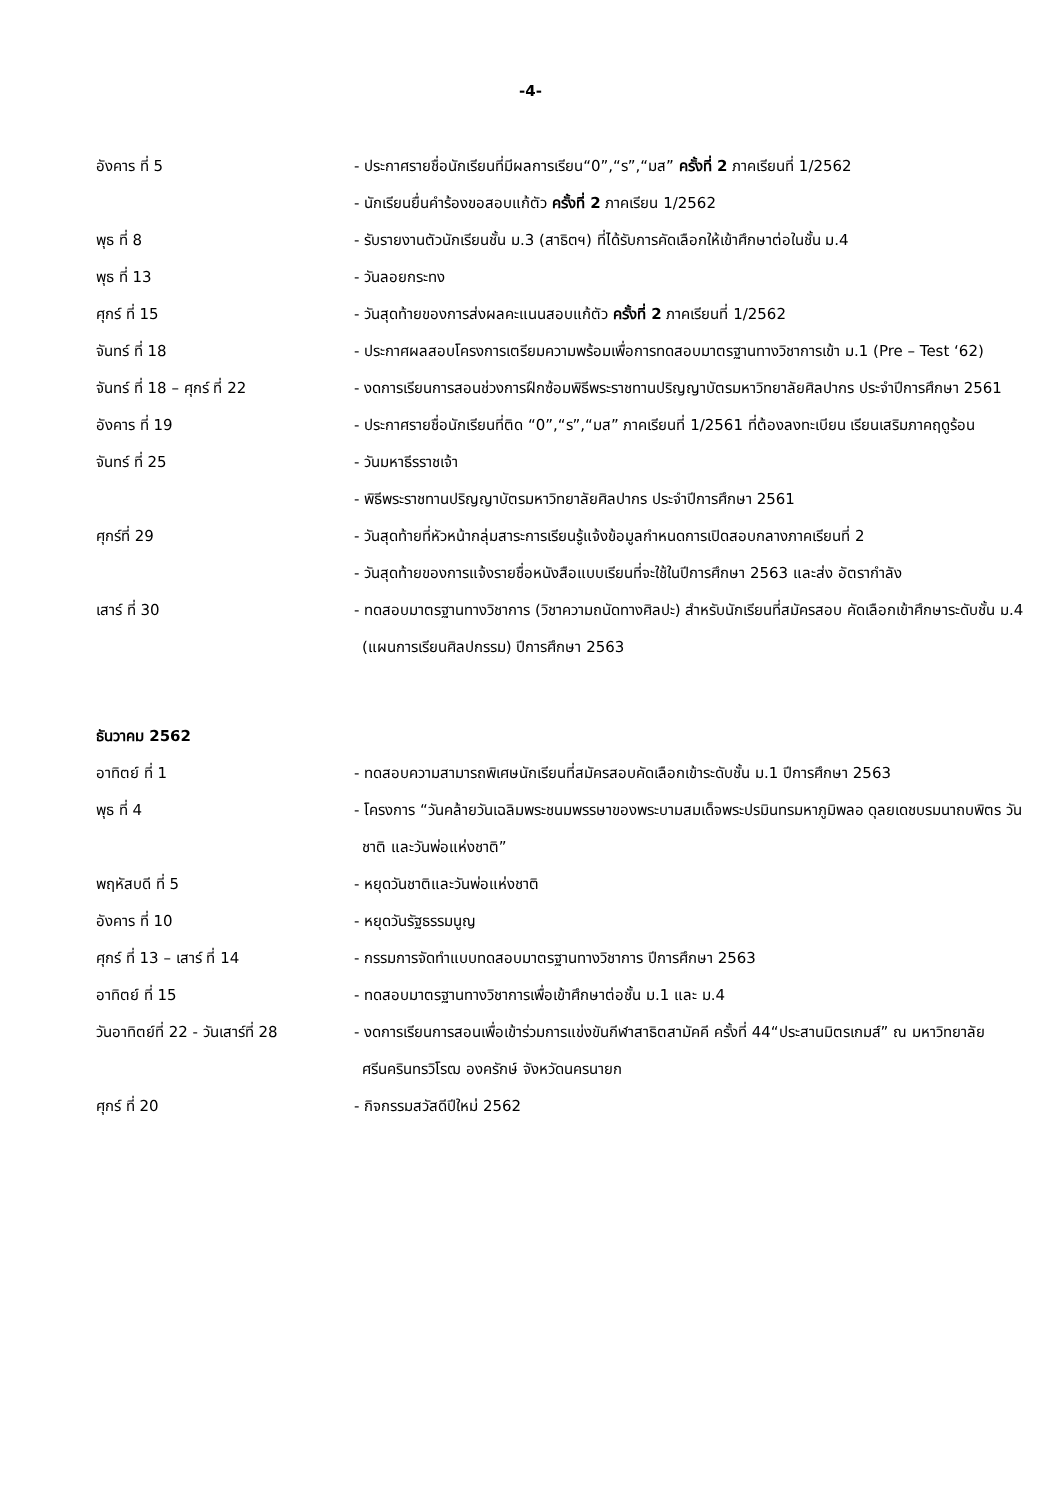-4-
อังคาร ที่ 5 - ประกาศรายชื่อนักเรียนที่มีผลการเรียน“0”,“ร”,“มส” ครั้งที่ 2 ภาคเรียนที่ 1/2562
- นักเรียนยื่นคำร้องขอสอบแก้ตัว ครั้งที่ 2 ภาคเรียน 1/2562
พุธ ที่ 8 - รับรายงานตัวนักเรียนชั้น ม.3 (สาธิตฯ) ที่ได้รับการคัดเลือกให้เข้าศึกษาต่อในชั้น ม.4
พุธ ที่ 13 - วันลอยกระทง
ศุกร์ ที่ 15 - วันสุดท้ายของการส่งผลคะแนนสอบแก้ตัว ครั้งที่ 2 ภาคเรียนที่ 1/2562
จันทร์ ที่ 18 - ประกาศผลสอบโครงการเตรียมความพร้อมเพื่อการทดสอบมาตรฐานทางวิชาการเข้า ม.1 (Pre – Test ‘62)
จันทร์ ที่ 18 – ศุกร์ ที่ 22 - งดการเรียนการสอนช่วงการฝึกซ้อมพิธีพระราชทานปริญญาบัตรมหาวิทยาลัยศิลปากร ประจำปีการศึกษา 2561
อังคาร ที่ 19 - ประกาศรายชื่อนักเรียนที่ติด “0”,“ร”,“มส” ภาคเรียนที่ 1/2561 ที่ต้องลงทะเบียน เรียนเสริมภาคฤดูร้อน
จันทร์ ที่ 25 - วันมหาธีรราชเจ้า
- พิธีพระราชทานปริญญาบัตรมหาวิทยาลัยศิลปากร ประจำปีการศึกษา 2561
ศุกร์ที่ 29 - วันสุดท้ายที่หัวหน้ากลุ่มสาระการเรียนรู้แจ้งข้อมูลกำหนดการเปิดสอบกลางภาคเรียนที่ 2
- วันสุดท้ายของการแจ้งรายชื่อหนังสือแบบเรียนที่จะใช้ในปีการศึกษา 2563 และส่ง อัตรากำลัง
เสาร์ ที่ 30 - ทดสอบมาตรฐานทางวิชาการ (วิชาความถนัดทางศิลปะ) สำหรับนักเรียนที่สมัครสอบ คัดเลือกเข้าศึกษาระดับชั้น ม.4 (แผนการเรียนศิลปกรรม) ปีการศึกษา 2563
ธันวาคม 2562
อาทิตย์ ที่ 1 - ทดสอบความสามารถพิเศษนักเรียนที่สมัครสอบคัดเลือกเข้าระดับชั้น ม.1 ปีการศึกษา 2563
พุธ ที่ 4 - โครงการ “วันคล้ายวันเฉลิมพระชนมพรรษาของพระบามสมเด็จพระปรมินทรมหาภูมิพลอ ดุลยเดชบรมนาถบพิตร วันชาติ และวันพ่อแห่งชาติ”
พฤหัสบดี ที่ 5 - หยุดวันชาติและวันพ่อแห่งชาติ
อังคาร ที่ 10 - หยุดวันรัฐธรรมนูญ
ศุกร์ ที่ 13 – เสาร์ ที่ 14 - กรรมการจัดทำแบบทดสอบมาตรฐานทางวิชาการ ปีการศึกษา 2563
อาทิตย์ ที่ 15 - ทดสอบมาตรฐานทางวิชาการเพื่อเข้าศึกษาต่อชั้น ม.1 และ ม.4
วันอาทิตย์ที่ 22 - วันเสาร์ที่ 28
- งดการเรียนการสอนเพื่อเข้าร่วมการแข่งขันกีฬาสาธิตสามัคคี ครั้งที่ 44“ประสานมิตรเกมส์” ณ มหาวิทยาลัยศรีนครินทรวิโรฒ องครักษ์ จังหวัดนครนายก
ศุกร์ ที่ 20 - กิจกรรมสวัสดีปีใหม่ 2562